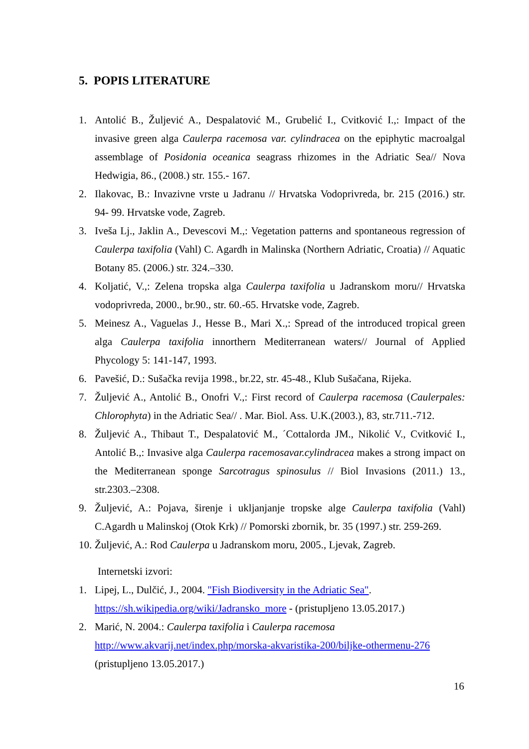5. POPIS LITERATURE
1. Antolić B., Žuljević A., Despalatović M., Grubelić I., Cvitković I.,: Impact of the invasive green alga Caulerpa racemosa var. cylindracea on the epiphytic macroalgal assemblage of Posidonia oceanica seagrass rhizomes in the Adriatic Sea// Nova Hedwigia, 86., (2008.) str. 155.- 167.
2. Ilakovac, B.: Invazivne vrste u Jadranu // Hrvatska Vodoprivreda, br. 215 (2016.) str. 94- 99. Hrvatske vode, Zagreb.
3. Iveša Lj., Jaklin A., Devescovi M.,: Vegetation patterns and spontaneous regression of Caulerpa taxifolia (Vahl) C. Agardh in Malinska (Northern Adriatic, Croatia) // Aquatic Botany 85. (2006.) str. 324.–330.
4. Koljatić, V.,: Zelena tropska alga Caulerpa taxifolia u Jadranskom moru// Hrvatska vodoprivreda, 2000., br.90., str. 60.-65. Hrvatske vode, Zagreb.
5. Meinesz A., Vaguelas J., Hesse B., Mari X.,: Spread of the introduced tropical green alga Caulerpa taxifolia innorthern Mediterranean waters// Journal of Applied Phycology 5: 141-147, 1993.
6. Pavešić, D.: Sušačka revija 1998., br.22, str. 45-48., Klub Sušačana, Rijeka.
7. Žuljević A., Antolić B., Onofri V.,: First record of Caulerpa racemosa (Caulerpales: Chlorophyta) in the Adriatic Sea// . Mar. Biol. Ass. U.K.(2003.), 83, str.711.-712.
8. Žuljević A., Thibaut T., Despalatović M., ´Cottalorda JM., Nikolić V., Cvitković I., Antolić B.,: Invasive alga Caulerpa racemosavar.cylindracea makes a strong impact on the Mediterranean sponge Sarcotragus spinosulus // Biol Invasions (2011.) 13., str.2303.–2308.
9. Žuljević, A.: Pojava, širenje i ukljanjanje tropske alge Caulerpa taxifolia (Vahl) C.Agardh u Malinskoj (Otok Krk) // Pomorski zbornik, br. 35 (1997.) str. 259-269.
10. Žuljević, A.: Rod Caulerpa u Jadranskom moru, 2005., Ljevak, Zagreb.
Internetski izvori:
1. Lipej, L., Dulčić, J., 2004. "Fish Biodiversity in the Adriatic Sea".
https://sh.wikipedia.org/wiki/Jadransko_more - (pristupljeno 13.05.2017.)
2. Marić, N. 2004.: Caulerpa taxifolia i Caulerpa racemosa
http://www.akvarij.net/index.php/morska-akvaristika-200/biljke-othermenu-276
(pristupljeno 13.05.2017.)
16